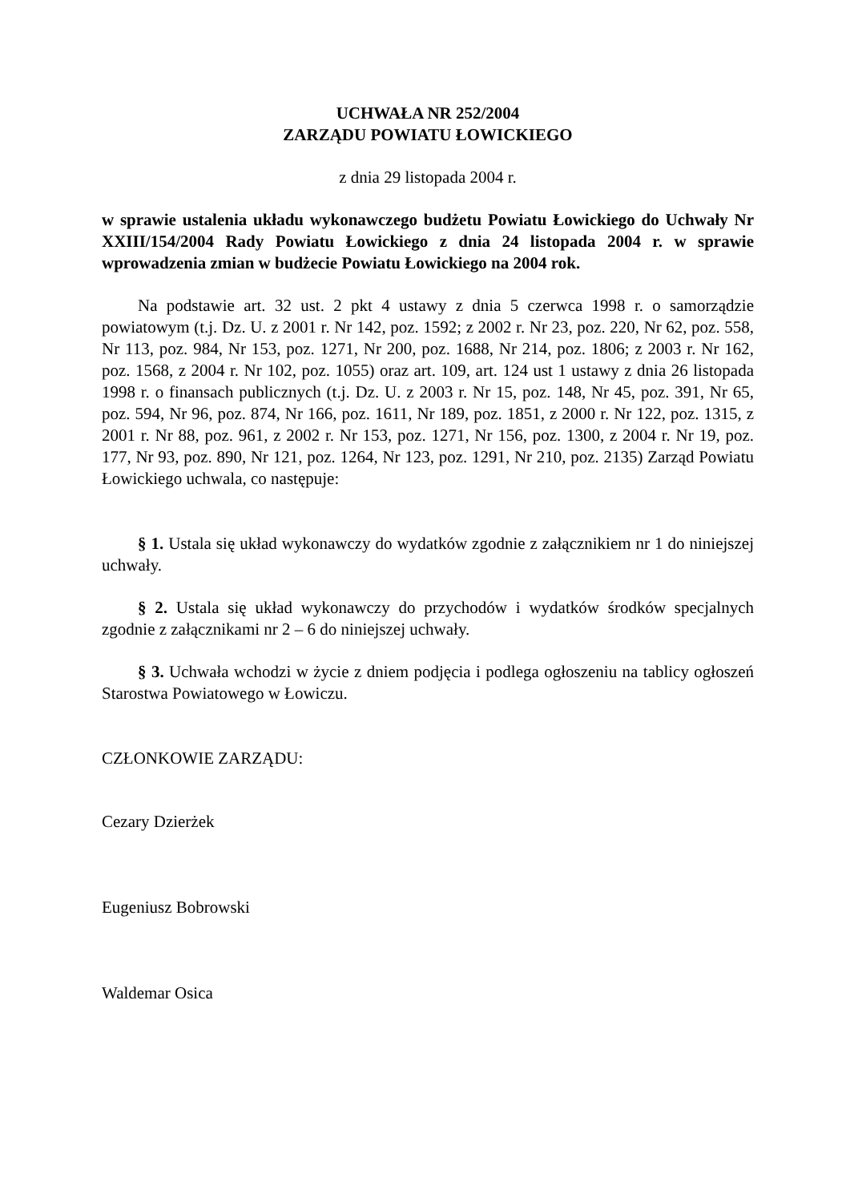UCHWAŁA NR 252/2004
ZARZĄDU POWIATU ŁOWICKIEGO
z dnia 29 listopada 2004 r.
w sprawie ustalenia układu wykonawczego budżetu Powiatu Łowickiego do Uchwały Nr XXIII/154/2004 Rady Powiatu Łowickiego z dnia 24 listopada 2004 r. w sprawie wprowadzenia zmian w budżecie Powiatu Łowickiego na 2004 rok.
Na podstawie art. 32 ust. 2 pkt 4 ustawy z dnia 5 czerwca 1998 r. o samorządzie powiatowym (t.j. Dz. U. z 2001 r. Nr 142, poz. 1592; z 2002 r. Nr 23, poz. 220, Nr 62, poz. 558, Nr 113, poz. 984, Nr 153, poz. 1271, Nr 200, poz. 1688, Nr 214, poz. 1806; z 2003 r. Nr 162, poz. 1568, z 2004 r. Nr 102, poz. 1055) oraz art. 109, art. 124 ust 1 ustawy z dnia 26 listopada 1998 r. o finansach publicznych (t.j. Dz. U. z 2003 r. Nr 15, poz. 148, Nr 45, poz. 391, Nr 65, poz. 594, Nr 96, poz. 874, Nr 166, poz. 1611, Nr 189, poz. 1851, z 2000 r. Nr 122, poz. 1315, z 2001 r. Nr 88, poz. 961, z 2002 r. Nr 153, poz. 1271, Nr 156, poz. 1300, z 2004 r. Nr 19, poz. 177, Nr 93, poz. 890, Nr 121, poz. 1264, Nr 123, poz. 1291, Nr 210, poz. 2135) Zarząd Powiatu Łowickiego uchwala, co następuje:
§ 1. Ustala się układ wykonawczy do wydatków zgodnie z załącznikiem nr 1 do niniejszej uchwały.
§ 2. Ustala się układ wykonawczy do przychodów i wydatków środków specjalnych zgodnie z załącznikami nr 2 – 6 do niniejszej uchwały.
§ 3. Uchwała wchodzi w życie z dniem podjęcia i podlega ogłoszeniu na tablicy ogłoszeń Starostwa Powiatowego w Łowiczu.
CZŁONKOWIE ZARZĄDU:
Cezary Dzierżek
Eugeniusz Bobrowski
Waldemar Osica